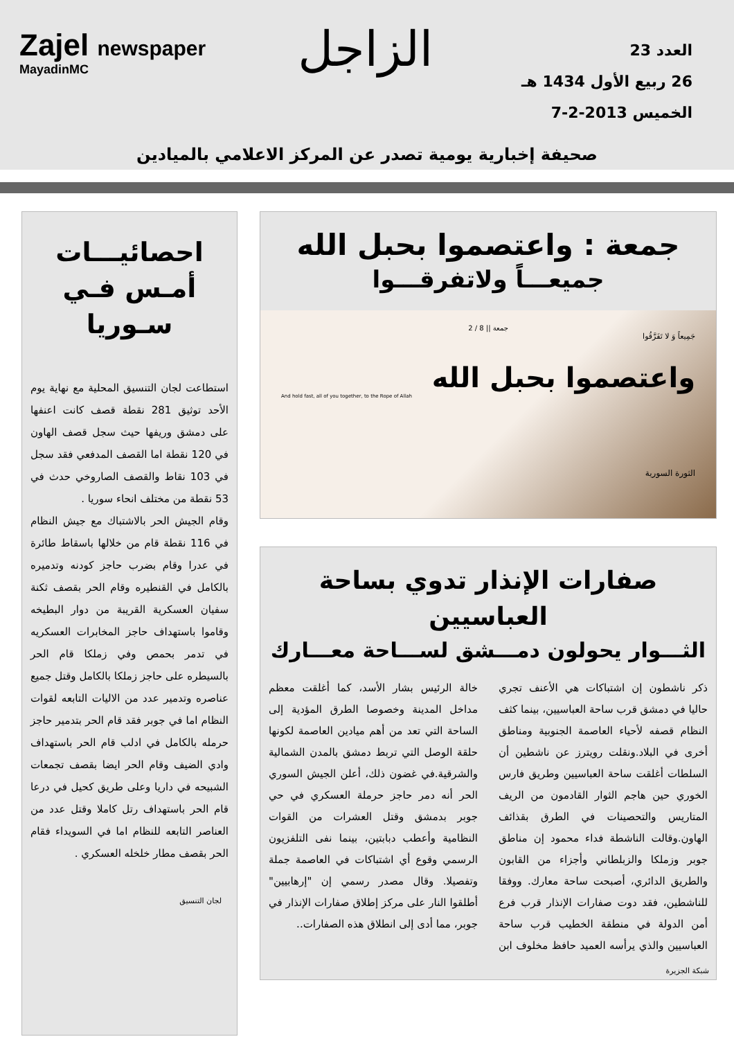Zajel newspaper
MayadinMC
الزاجل
العدد 23
26 ربيع الأول 1434 هـ
الخميس 2013-2-7
صحيفة إخبارية يومية تصدر عن المركز الاعلامي بالميادين
جمعة : واعتصموا بحبل الله
جميعـــاً ولاتفرقـــوا
جمعة || 8 / 2
جَمِيعاً وَ لا تَفَرَّقُوا
واعتصموا بحبل الله
And hold fast, all of you together, to the Rope of Allah
الثورة السورية
صفارات الإنذار تدوي بساحة العباسيين
الثـــوار يحولون دمـــشق لســـاحة معـــارك
ذكر ناشطون إن اشتباكات هي الأعنف تجري حاليا في دمشق قرب ساحة العباسيين، بينما كثف النظام قصفه لأحياء العاصمة الجنوبية ومناطق أخرى في البلاد.ونقلت رويترز عن ناشطين أن السلطات أغلقت ساحة العباسيين وطريق فارس الخوري حين هاجم الثوار القادمون من الريف المتاريس والتحصينات في الطرق بقذائف الهاون.وقالت الناشطة فداء محمود إن مناطق جوبر وزملكا والزبلطاني وأجزاء من القابون والطريق الدائري، أصبحت ساحة معارك. ووفقا للناشطين، فقد دوت صفارات الإنذار قرب فرع أمن الدولة في منطقة الخطيب قرب ساحة العباسيين والذي يرأسه العميد حافظ مخلوف ابن خالة الرئيس بشار الأسد، كما أغلقت معظم مداخل المدينة وخصوصا الطرق المؤدية إلى الساحة التي تعد من أهم ميادين العاصمة لكونها حلقة الوصل التي تربط دمشق بالمدن الشمالية والشرقية.في غضون ذلك، أعلن الجيش السوري الحر أنه دمر حاجز حرملة العسكري في حي جوبر بدمشق وقتل العشرات من القوات النظامية وأعطب دبابتين، بينما نفى التلفزيون الرسمي وقوع أي اشتباكات في العاصمة جملة وتفصيلا. وقال مصدر رسمي إن "إرهابيين" أطلقوا النار على مركز إطلاق صفارات الإنذار في جوبر، مما أدى إلى انطلاق هذه الصفارات..
شبكة الجزيرة
احصائيـــات
أمـس فـي سـوريا
استطاعت لجان التنسيق المحلية مع نهاية يوم الأحد توثيق 281 نقطة قصف كانت اعنفها على دمشق وريفها حيث سجل قصف الهاون في 120 نقطة اما القصف المدفعي فقد سجل في 103 نقاط والقصف الصاروخي حدث في 53 نقطة من مختلف انحاء سوريا .
وقام الجيش الحر بالاشتباك مع جيش النظام في 116 نقطة قام من خلالها باسقاط طائرة في عدرا وقام بضرب حاجز كودنه وتدميره بالكامل في القنطيره وقام الحر بقصف ثكنة سفيان العسكرية القريبة من دوار البطيخه وقاموا باستهداف حاجز المخابرات العسكريه في تدمر بحمص وفي زملكا قام الحر بالسيطره على حاجز زملكا بالكامل وقتل جميع عناصره وتدمير عدد من الاليات التابعه لقوات النظام اما في جوبر فقد قام الحر بتدمير حاجز حرمله بالكامل في ادلب قام الحر باستهداف وادي الضيف وقام الحر ايضا بقصف تجمعات الشبيحه في داريا وعلى طريق كحيل في درعا قام الحر باستهداف رتل كاملا وقتل عدد من العناصر التابعه للنظام اما في السويداء فقام الحر بقصف مطار خلخله العسكري .
لجان التنسيق